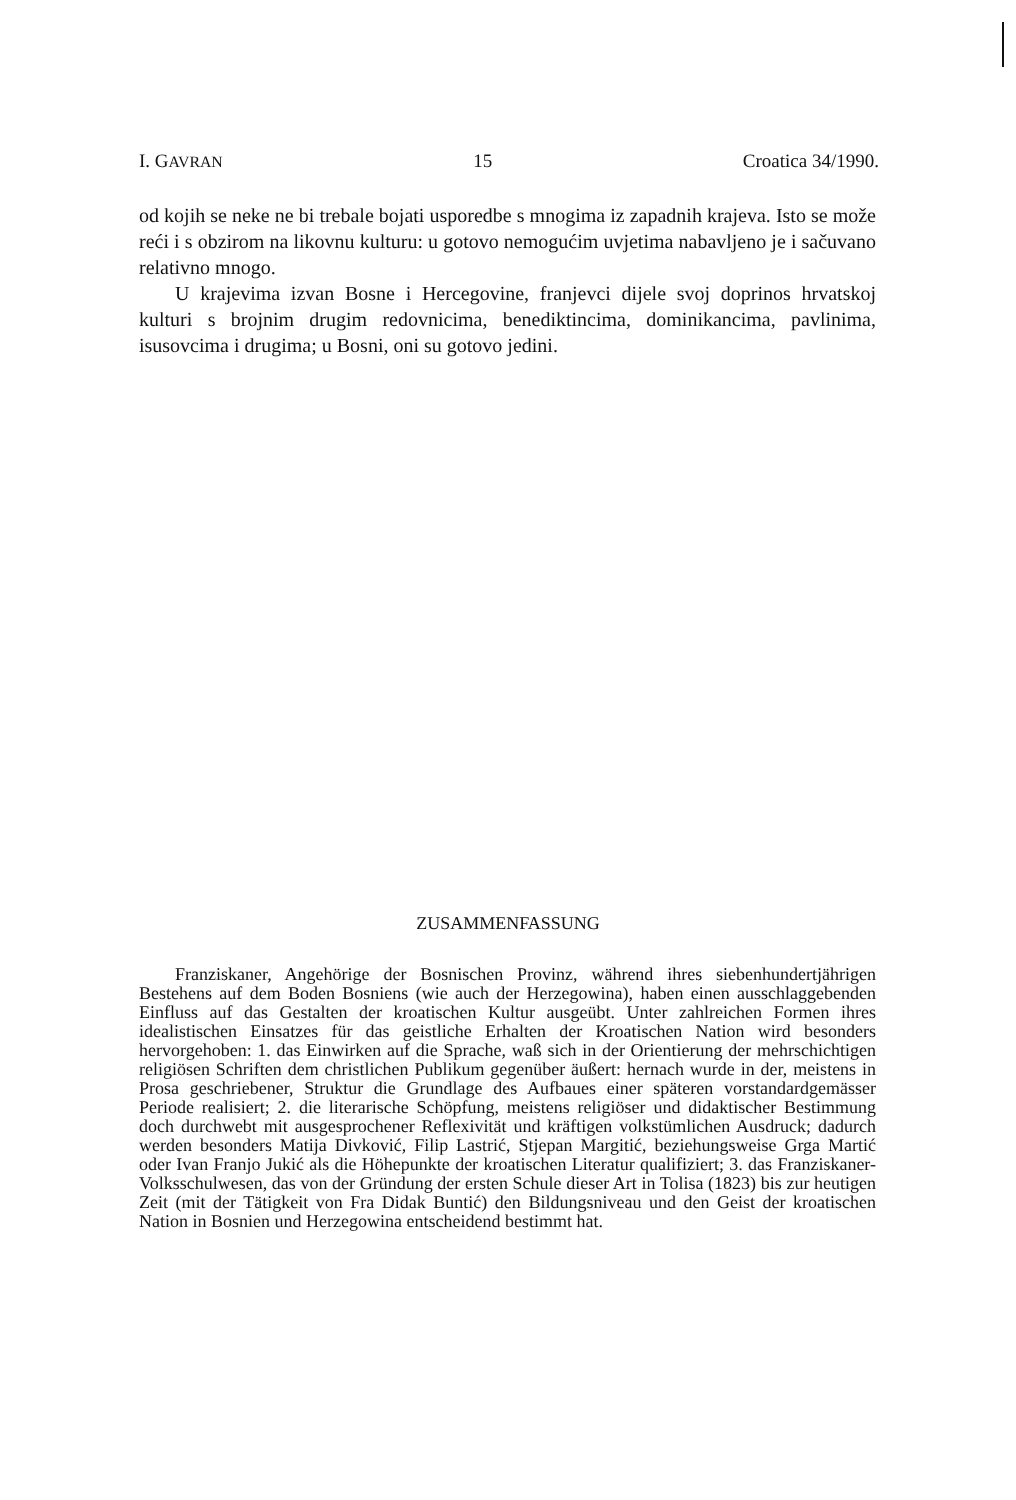I. GAVRAN 15 Croatica 34/1990.
od kojih se neke ne bi trebale bojati usporedbe s mnogima iz zapadnih krajeva. Isto se može reći i s obzirom na likovnu kulturu: u gotovo nemogućim uvjetima nabavljeno je i sačuvano relativno mnogo.
U krajevima izvan Bosne i Hercegovine, franjevci dijele svoj doprinos hrvatskoj kulturi s brojnim drugim redovnicima, benediktincima, dominikancima, pavlinima, isusovcima i drugima; u Bosni, oni su gotovo jedini.
ZUSAMMENFASSUNG
Franziskaner, Angehörige der Bosnischen Provinz, während ihres siebenhundertjährigen Bestehens auf dem Boden Bosniens (wie auch der Herzegowina), haben einen ausschlaggebenden Einfluss auf das Gestalten der kroatischen Kultur ausgeübt. Unter zahlreichen Formen ihres idealistischen Einsatzes für das geistliche Erhalten der Kroatischen Nation wird besonders hervorgehoben: 1. das Einwirken auf die Sprache, waß sich in der Orientierung der mehrschichtigen religiösen Schriften dem christlichen Publikum gegenüber äußert: hernach wurde in der, meistens in Prosa geschriebener, Struktur die Grundlage des Aufbaues einer späteren vorstandardgemässer Periode realisiert; 2. die literarische Schöpfung, meistens religiöser und didaktischer Bestimmung doch durchwebt mit ausgesprochener Reflexivität und kräftigen volkstümlichen Ausdruck; dadurch werden besonders Matija Divković, Filip Lastrić, Stjepan Margitić, beziehungsweise Grga Martić oder Ivan Franjo Jukić als die Höhepunkte der kroatischen Literatur qualifiziert; 3. das Franziskaner-Volksschulwesen, das von der Gründung der ersten Schule dieser Art in Tolisa (1823) bis zur heutigen Zeit (mit der Tätigkeit von Fra Didak Buntić) den Bildungsniveau und den Geist der kroatischen Nation in Bosnien und Herzegowina entscheidend bestimmt hat.